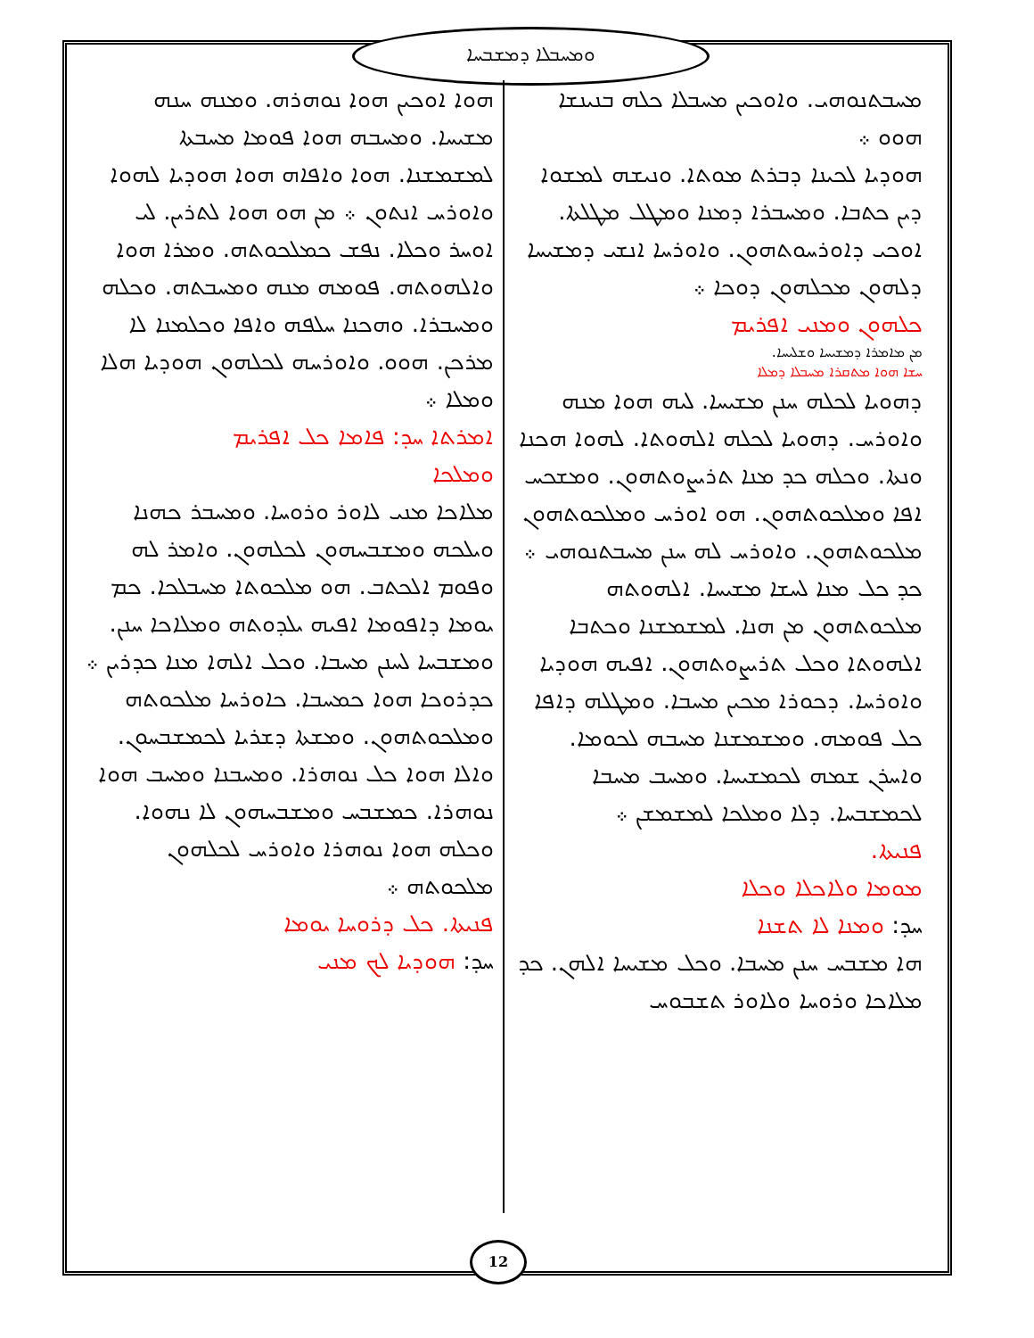ܘܡܚܒܠܐ ܕܡܫܒܚܐ
ܡܚܒܬܢܘܗܝ. ܘܐܘܟܝܢ ܡܚܒܠܐ ܟܠܗ ܒܢܝܢܫܐ ܗܘܘ ܀
ܗܘܕܝܐ ܠܟܝܢܐ ܕܒܪܬ ܡܘܬܐ. ܘܢܝܫܗ ܠܡܫܘܐ ܕܝܢ ܟܬܒܐ. ܘܡܚܒܪܐ ܕܡܢܐ ܘܡܛܠ ܡܛܠܬܐ. ܐܘܟܝ ܕܐܘܪܚܘܬܗܘܢ. ܘܐܘܪܚܐ ܐܢܫܝ ܕܡܫܝܚܐ ܕܠܗܘܢ ܡܟܠܗܘܢ ܕܘܟܐ ܀
ܟܠܗܘܢ ܘܡܢܝ ܐܦܪܝܡ
ܡܢ ܡܐܡܪܐ ܕܡܫܝܚܐ ܘܫܠܝܚܐ.
ܚܫܐ ܗܘܐ ܡܬܩܪܐ ܡܚܒܠܐ ܕܡܠܐ
ܕܗܘܝܐ ܠܟܠܗ ܚܢܢ ܡܫܝܚܐ. ܠܝܗ ܗܘܐ ܡܢܗ ܘܐܘܪܚ. ܕܗܘܝܐ ܠܟܠܗ ܐܠܗܘܬܐ. ܠܗܘܐ ܗܟܢܐ ܘܢܬܐ. ܘܟܠܗ ܟܕ ܡܢܐ ܬܪܝܨܘܬܗܘܢ. ܘܡܫܟܚ ܐܦܐ ܘܡܠܟܘܬܗܘܢ. ܗܘ ܐܘܪܚ ܘܡܠܟܘܬܗܘܢ ܡܠܟܘܬܗܘܢ. ܘܐܘܪܚ ܠܗ ܚܢܢ ܡܚܒܬܢܘܗܝ ܀ ܟܕ ܟܠ ܡܢܐ ܠܚܫܐ ܡܫܝܚܐ. ܐܠܗܘܬܗ ܡܠܟܘܬܗܘܢ ܡܢ ܗܢܐ. ܠܡܫܡܫܢܐ ܘܟܬܒܐ ܐܠܗܘܬܐ ܘܟܠ ܬܪܝܨܘܬܗܘܢ. ܐܦܝܗ ܗܘܕܝܐ ܘܐܘܪܚܐ. ܕܟܘܪܐ ܡܟܝܢ ܡܚܒܐ. ܘܡܛܠܗ ܕܐܦܐ ܟܠ ܦܘܡܗ. ܘܡܫܡܫܢܐ ܡܚܒܗ ܠܟܘܡܐ. ܘܐܚܪܢ ܫܡܗ ܠܟܡܫܝܚܐ. ܘܡܚܒ ܡܚܒܐ ܠܟܡܫܒܚܐ. ܕܠܐ ܘܡܠܟܐ ܠܡܫܡܫܢ ܀
ܦܢܝܬܐ.
ܡܘܡܐ ܘܠܐܟܠܐ ܘܟܠܐ
ܚܕ: ܘܡܢܐ ܠܐ ܬܫܢܐ
ܗܐ ܡܫܒܚ ܚܢܢ ܡܚܒܐ. ܘܟܠ ܡܫܝܚܐ ܐܠܗܢ. ܟܕ ܡܠܐܟܐ ܘܪܘܚܐ ܘܠܐܘܪ ܬܫܒܘܚ
ܗܘܐ ܐܘܟܝܢ ܗܘܐ ܢܘܗܪܗ. ܘܡܢܗ ܚܢܗ ܡܫܝܚܐ. ܘܡܚܒܗ ܗܘܐ ܦܘܡܐ ܡܚܒܬܐ ܠܡܫܡܫܢܐ. ܗܘܐ ܘܐܦܐܗ ܗܘܐ ܗܘܕܝܐ ܠܗܘܐ ܘܐܘܪܚ ܐܢܬܘܢ ܀ ܡܢ ܗܘ ܗܘܐ ܠܬܪܝܢ. ܠܝ ܐܘܚܪ ܘܟܠܐ. ܢܦܫ ܟܡܠܟܘܬܗ. ܘܡܪܐ ܗܘܐ ܘܐܠܗܘܬܗ. ܦܘܡܗ ܡܢܗ ܘܡܚܒܬܗ. ܘܟܠܗ ܘܡܚܒܪܐ. ܘܗܟܢܐ ܚܠܦܗ ܘܐܦܐ ܘܟܠܡܢܐ ܠܐ ܡܪܟܢ. ܗܘܘ. ܘܐܘܪܚܗ ܠܟܠܗܘܢ ܗܘܕܝܐ ܗܠܐ ܘܡܠܐ ܀
ܐܡܪܬܐ ܚܕ: ܦܐܡܐ ܟܠ ܐܦܪܝܡ
ܘܡܠܟܐ
ܡܠܐܟܐ ܡܢܝ ܠܐܘܪ ܘܪܘܚܐ. ܘܡܚܒܪ ܟܗܢܐ ܘܝܠܟܗ ܘܡܫܒܚܗܘܢ ܠܟܠܗܘܢ. ܘܐܡܪ ܠܗ ܘܦܘܡ ܐܠܟܬܒ. ܗܘ ܡܠܟܘܬܐ ܡܚܒܠܟܐ. ܟܡ ܝܘܡܐ ܕܐܦܘܡܐ ܐܦܝܗ ܝܠܕܘܬܗ ܘܡܠܐܟܐ ܚܢܢ. ܘܡܫܒܚܐ ܠܚܢܢ ܡܚܒܐ. ܘܟܠ ܐܠܗܐ ܡܢܐ ܟܕܪܝܢ ܀ ܟܕܪܘܟܐ ܗܘܐ ܟܡܚܒܐ. ܟܐܘܪܚܐ ܡܠܟܘܬܗ ܘܡܠܟܘܬܗܘܢ. ܘܡܫܬܐ ܕܫܪܝܐ ܠܟܡܫܒܚܘܢ. ܘܐܠܐ ܗܘܐ ܟܠ ܢܘܗܪܐ. ܘܡܚܒܢܐ ܘܡܚܒ ܗܘܐ ܢܘܗܪܐ. ܟܡܫܒܚ ܘܡܫܒܚܗܘܢ ܠܐ ܢܗܘܐ. ܘܟܠܗ ܗܘܐ ܢܘܗܪܐ ܘܐܘܪܚ ܠܟܠܗܘܢ ܡܠܟܘܬܗ ܀
ܦܢܝܬܐ. ܟܠ ܕܪܘܚܐ ܝܘܡܐ
ܚܕ: ܗܘܕܝܐ ܠܟ ܡܢܝ
12